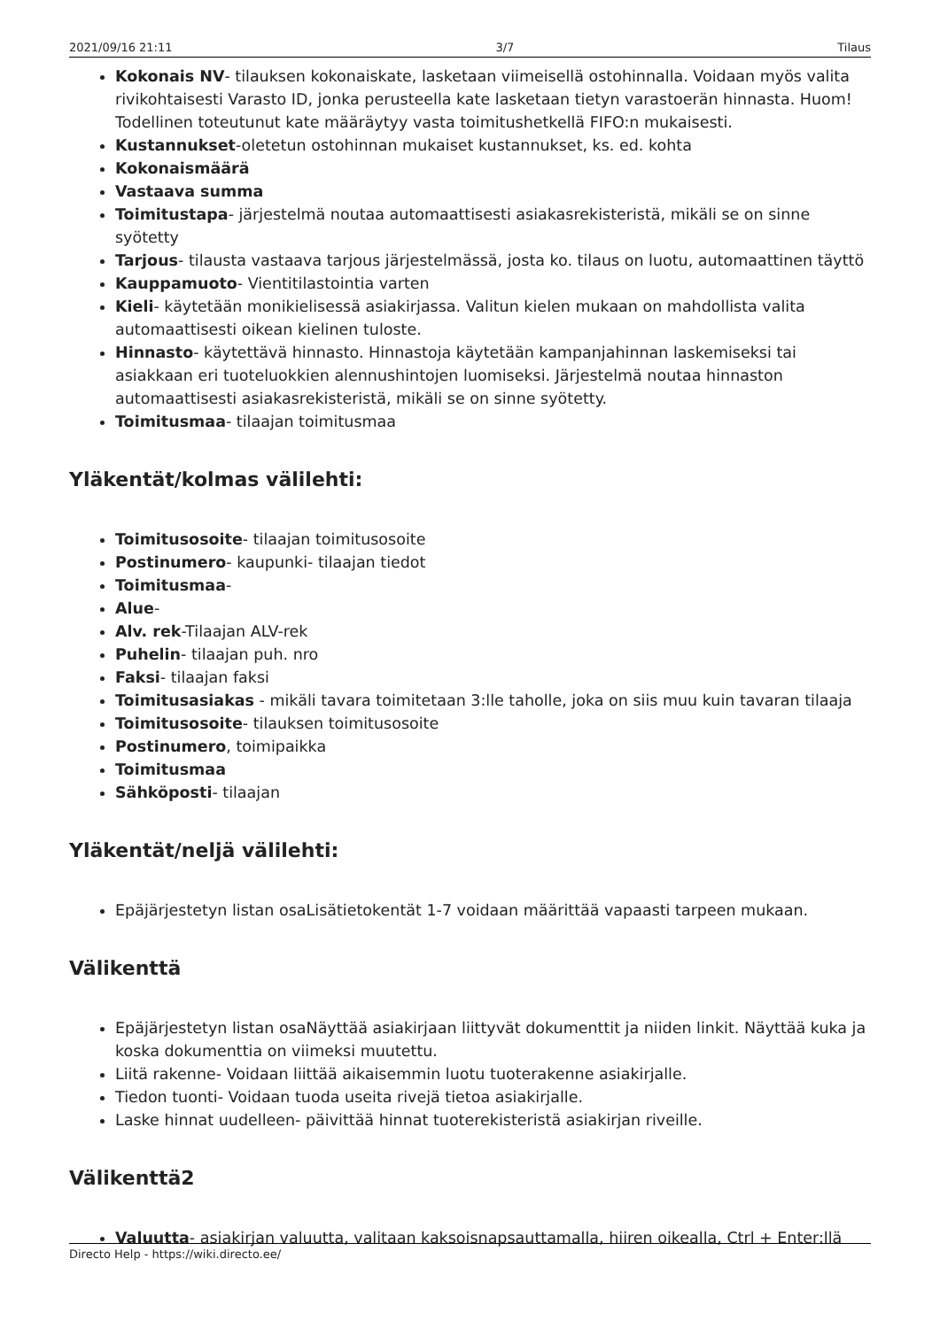2021/09/16 21:11 3/7 Tilaus
Kokonais NV- tilauksen kokonaiskate, lasketaan viimeisellä ostohinnalla. Voidaan myös valita rivikohtaisesti Varasto ID, jonka perusteella kate lasketaan tietyn varastoerän hinnasta. Huom! Todellinen toteutunut kate määräytyy vasta toimitushetkellä FIFO:n mukaisesti.
Kustannukset-oletetun ostohinnan mukaiset kustannukset, ks. ed. kohta
Kokonaismäärä
Vastaava summa
Toimitustapa- järjestelmä noutaa automaattisesti asiakasrekisteristä, mikäli se on sinne syötetty
Tarjous- tilausta vastaava tarjous järjestelmässä, josta ko. tilaus on luotu, automaattinen täyttö
Kauppamuoto- Vientitilastointia varten
Kieli- käytetään monikielisessä asiakirjassa. Valitun kielen mukaan on mahdollista valita automaattisesti oikean kielinen tuloste.
Hinnasto- käytettävä hinnasto. Hinnastoja käytetään kampanjahinnan laskemiseksi tai asiakkaan eri tuoteluokkien alennushintojen luomiseksi. Järjestelmä noutaa hinnaston automaattisesti asiakasrekisteristä, mikäli se on sinne syötetty.
Toimitusmaa- tilaajan toimitusmaa
Yläkentät/kolmas välilehti:
Toimitusosoite- tilaajan toimitusosoite
Postinumero- kaupunki- tilaajan tiedot
Toimitusmaa-
Alue-
Alv. rek-Tilaajan ALV-rek
Puhelin- tilaajan puh. nro
Faksi- tilaajan faksi
Toimitusasiakas - mikäli tavara toimitetaan 3:lle taholle, joka on siis muu kuin tavaran tilaaja
Toimitusosoite- tilauksen toimitusosoite
Postinumero, toimipaikka
Toimitusmaa
Sähköposti- tilaajan
Yläkentät/neljä välilehti:
Epäjärjestetyn listan osaLisätietokentät 1-7 voidaan määrittää vapaasti tarpeen mukaan.
Välikenttä
Epäjärjestetyn listan osaNäyttää asiakirjaan liittyvät dokumenttit ja niiden linkit. Näyttää kuka ja koska dokumenttia on viimeksi muutettu.
Liitä rakenne- Voidaan liittää aikaisemmin luotu tuoterakenne asiakirjalle.
Tiedon tuonti- Voidaan tuoda useita rivejä tietoa asiakirjalle.
Laske hinnat uudelleen- päivittää hinnat tuoterekisteristä asiakirjan riveille.
Välikenttä2
Valuutta- asiakirjan valuutta, valitaan kaksoisnapsauttamalla, hiiren oikealla, Ctrl + Enter:llä
Directo Help - https://wiki.directo.ee/